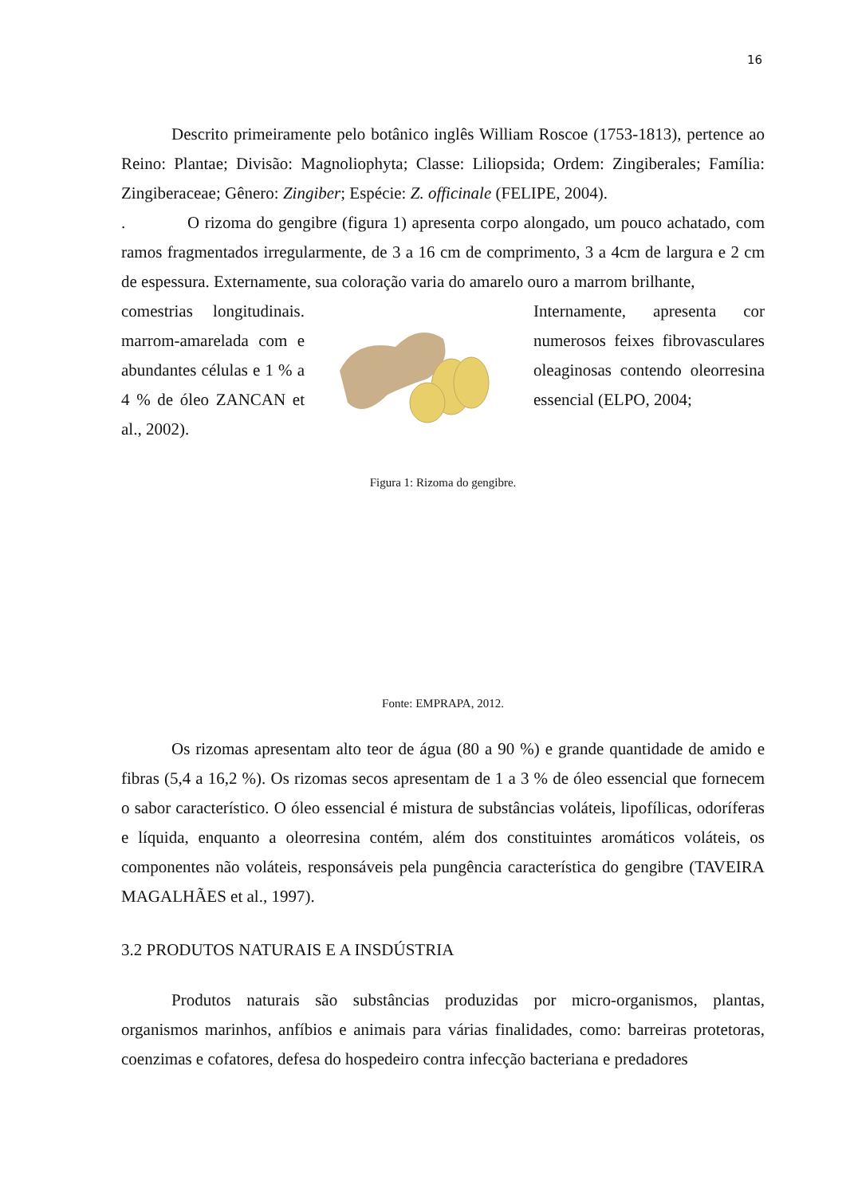16
Descrito primeiramente pelo botânico inglês William Roscoe (1753-1813), pertence ao Reino: Plantae; Divisão: Magnoliophyta; Classe: Liliopsida; Ordem: Zingiberales; Família: Zingiberaceae; Gênero: Zingiber; Espécie: Z. officinale (FELIPE, 2004).
. O rizoma do gengibre (figura 1) apresenta corpo alongado, um pouco achatado, com ramos fragmentados irregularmente, de 3 a 16 cm de comprimento, 3 a 4cm de largura e 2 cm de espessura. Externamente, sua coloração varia do amarelo ouro a marrom brilhante,
comestrias longitudinais. marrom-amarelada com e abundantes células e 1 % a 4 % de óleo ZANCAN et al., 2002).
Internamente, apresenta cor numerosos feixes fibrovasculares oleaginosas contendo oleorresina essencial (ELPO, 2004;
Figura 1: Rizoma do gengibre.
Fonte: EMPRAPA, 2012.
Os rizomas apresentam alto teor de água (80 a 90 %) e grande quantidade de amido e fibras (5,4 a 16,2 %). Os rizomas secos apresentam de 1 a 3 % de óleo essencial que fornecem o sabor característico. O óleo essencial é mistura de substâncias voláteis, lipofílicas, odoríferas e líquida, enquanto a oleorresina contém, além dos constituintes aromáticos voláteis, os componentes não voláteis, responsáveis pela pungência característica do gengibre (TAVEIRA MAGALHÃES et al., 1997).
3.2 PRODUTOS NATURAIS E A INSDÚSTRIA
Produtos naturais são substâncias produzidas por micro-organismos, plantas, organismos marinhos, anfíbios e animais para várias finalidades, como: barreiras protetoras, coenzimas e cofatores, defesa do hospedeiro contra infecção bacteriana e predadores